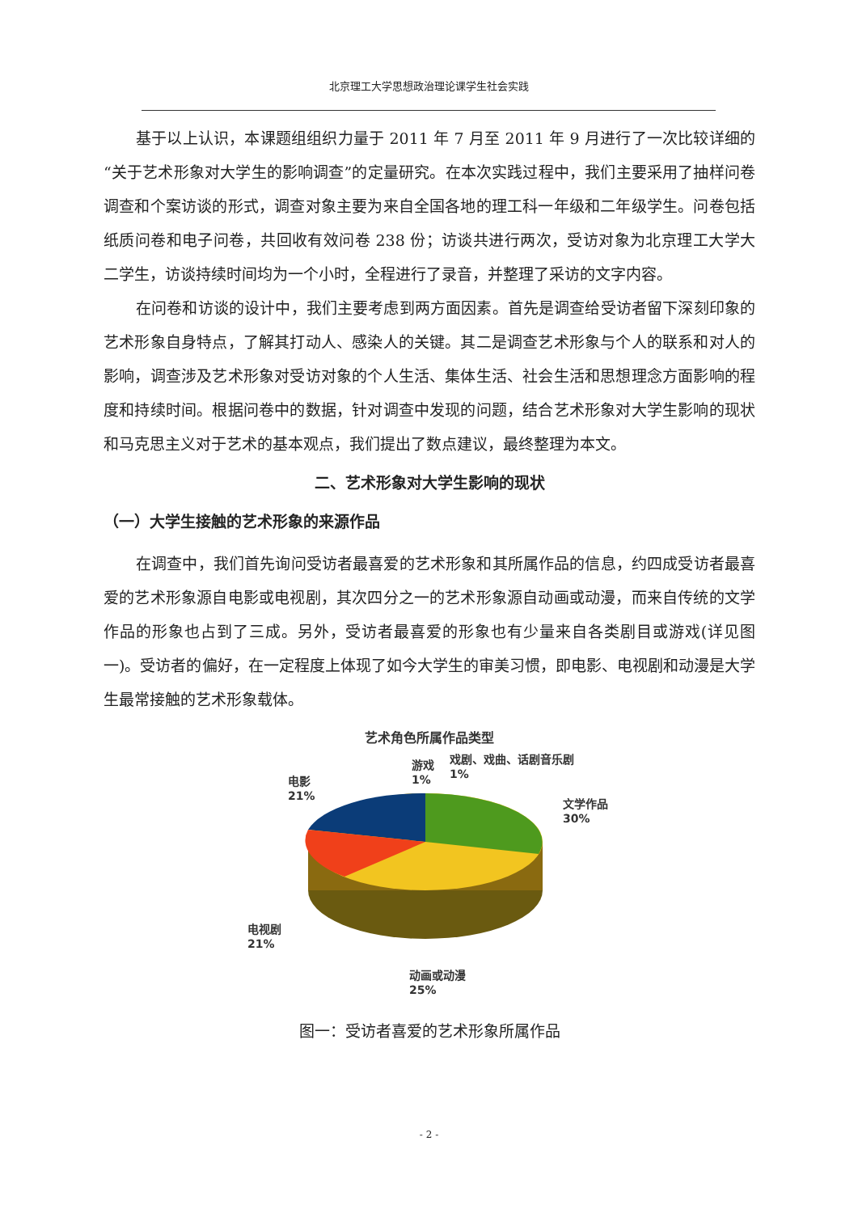北京理工大学思想政治理论课学生社会实践
基于以上认识，本课题组组织力量于 2011 年 7 月至 2011 年 9 月进行了一次比较详细的“关于艺术形象对大学生的影响调查”的定量研究。在本次实践过程中，我们主要采用了抽样问卷调查和个案访谈的形式，调查对象主要为来自全国各地的理工科一年级和二年级学生。问卷包括纸质问卷和电子问卷，共回收有效问卷 238 份；访谈共进行两次，受访对象为北京理工大学大二学生，访谈持续时间均为一个小时，全程进行了录音，并整理了采访的文字内容。
在问卷和访谈的设计中，我们主要考虑到两方面因素。首先是调查给受访者留下深刻印象的艺术形象自身特点，了解其打动人、感染人的关键。其二是调查艺术形象与个人的联系和对人的影响，调查涉及艺术形象对受访对象的个人生活、集体生活、社会生活和思想理念方面影响的程度和持续时间。根据问卷中的数据，针对调查中发现的问题，结合艺术形象对大学生影响的现状和马克思主义对于艺术的基本观点，我们提出了数点建议，最终整理为本文。
二、艺术形象对大学生影响的现状
（一）大学生接触的艺术形象的来源作品
在调查中，我们首先询问受访者最喜爱的艺术形象和其所属作品的信息，约四成受访者最喜爱的艺术形象源自电影或电视剧，其次四分之一的艺术形象源自动画或动漫，而来自传统的文学作品的形象也占到了三成。另外，受访者最喜爱的形象也有少量来自各类剧目或游戏(详见图一)。受访者的偏好，在一定程度上体现了如今大学生的审美习惯，即电影、电视剧和动漫是大学生最常接触的艺术形象载体。
艺术角色所属作品类型
游戏
1%
戏剧、戏曲、话剧音乐剧
1%
电影
21%
文学作品
30%
电视剧
21%
动画或动漫
25%
图一：受访者喜爱的艺术形象所属作品
- 2 -